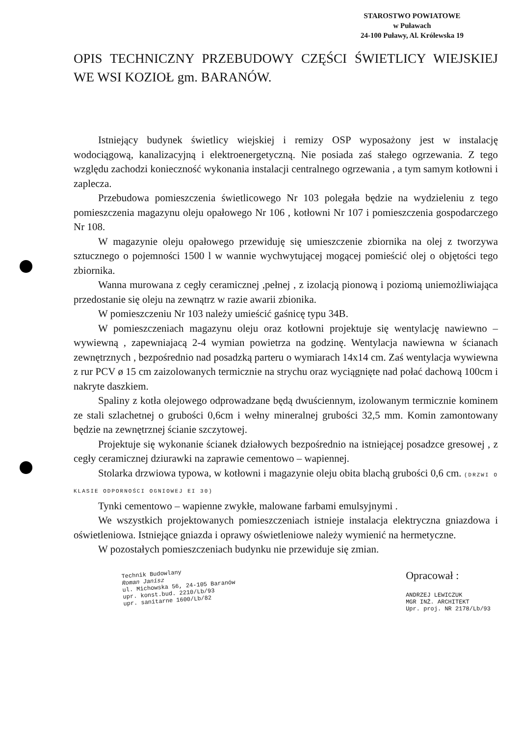STAROSTWO POWIATOWE
w Puławach
24-100 Puławy, Al. Królewska 19
OPIS TECHNICZNY PRZEBUDOWY CZĘŚCI ŚWIETLICY WIEJSKIEJ WE WSI KOZIOŁ gm. BARANÓW.
Istniejący budynek świetlicy wiejskiej i remizy OSP wyposażony jest w instalację wodociągową, kanalizacyjną i elektroenergetyczną. Nie posiada zaś stałego ogrzewania. Z tego względu zachodzi konieczność wykonania instalacji centralnego ogrzewania , a tym samym kotłowni i zaplecza.
Przebudowa pomieszczenia świetlicowego Nr 103 polegała będzie na wydzieleniu z tego pomieszczenia magazynu oleju opałowego Nr 106 , kotłowni Nr 107 i pomieszczenia gospodarczego Nr 108.
W magazynie oleju opałowego przewiduję się umieszczenie zbiornika na olej z tworzywa sztucznego o pojemności 1500 l w wannie wychwytującej mogącej pomieścić olej o objętości tego zbiornika.
Wanna murowana z cegły ceramicznej ,pełnej , z izolacją pionową i poziomą uniemożliwiająca przedostanie się oleju na zewnątrz w razie awarii zbionika.
W pomieszczeniu Nr 103 należy umieścić gaśnicę typu 34B.
W pomieszczeniach magazynu oleju oraz kotłowni projektuje się wentylację nawiewno – wywiewną , zapewniajacą 2-4 wymian powietrza na godzinę. Wentylacja nawiewna w ścianach zewnętrznych , bezpośrednio nad posadzką parteru o wymiarach 14x14 cm. Zaś wentylacja wywiewna z rur PCV ø 15 cm zaizolowanych termicznie na strychu oraz wyciągnięte nad połać dachową 100cm i nakryte daszkiem.
Spaliny z kotła olejowego odprowadzane będą dwuściennym, izolowanym termicznie kominem ze stali szlachetnej o grubości 0,6cm i wełny mineralnej grubości 32,5 mm. Komin zamontowany będzie na zewnętrznej ścianie szczytowej.
Projektuje się wykonanie ścianek działowych bezpośrednio na istniejącej posadzce gresowej , z cegły ceramicznej dziurawki na zaprawie cementowo – wapiennej.
Stolarka drzwiowa typowa, w kotłowni i magazynie oleju obita blachą grubości 0,6 cm. (DRZWI O KLASIE ODPORNOŚCI OGNIOWEJ EI 30)
Tynki cementowo – wapienne zwykłe, malowane farbami emulsyjnymi .
We wszystkich projektowanych pomieszczeniach istnieje instalacja elektryczna gniazdowa i oświetleniowa. Istniejące gniazda i oprawy oświetleniowe należy wymienić na hermetyczne.
W pozostałych pomieszczeniach budynku nie przewiduje się zmian.
Technik Budowlany
Roman Janisz
ul. Michowska 56, 24-105 Baranów
upr. konst.bud. 2210/Lb/93
upr. sanitarne 1600/Lb/82
Opracował :
ANDRZEJ LEWICZUK
MGR INŻ. ARCHITEKT
Upr. proj. NR 2178/Lb/93